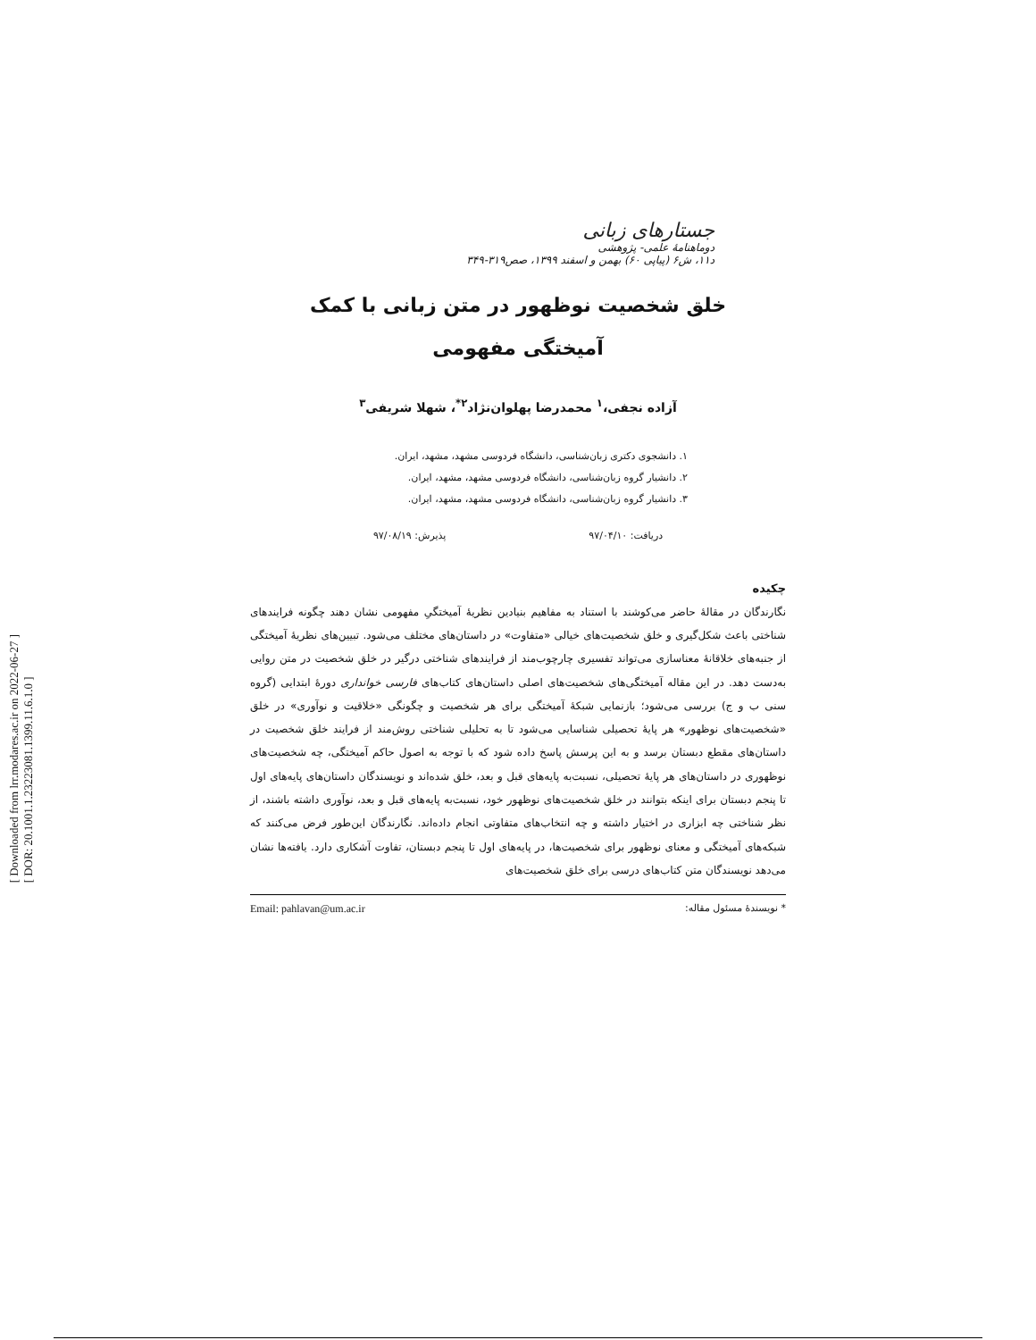[ Downloaded from lrr.modares.ac.ir on 2022-06-27 ]
[ DOR: 20.1001.1.23223081.1399.11.6.1.0 ]
جستارهای زبانی
دوماهنامهٔ علمی- پژوهشی
د۱۱، ش۶ (پیاپی ۶۰) بهمن و اسفند ۱۳۹۹، صص۳۱۹-۳۴۹
خلق شخصیت نوظهور در متن زبانی با کمک
آمیختگی مفهومی
آزاده نجفی،<sup>۱</sup> محمدرضا پهلوان‌نژاد<sup>۲*</sup>، شهلا شریفی<sup>۳</sup>
۱. دانشجوی دکتری زبان‌شناسی، دانشگاه فردوسی مشهد، مشهد، ایران.
۲. دانشیار گروه زبان‌شناسی، دانشگاه فردوسی مشهد، مشهد، ایران.
۳. دانشیار گروه زبان‌شناسی، دانشگاه فردوسی مشهد، مشهد، ایران.
دریافت: ۹۷/۰۴/۱۰ پذیرش: ۹۷/۰۸/۱۹
چکیده
نگارندگان در مقالهٔ حاضر می‌کوشند با استناد به مفاهیم بنیادین نظریهٔ آمیختگیِ مفهومی نشان دهند چگونه فرایندهای شناختی باعث شکل‌گیری و خلق شخصیت‌های خیالی «متفاوت» در داستان‌های مختلف می‌شود. تبیین‌های نظریهٔ آمیختگی از جنبه‌های خلاقانهٔ معناسازی می‌تواند تفسیری چارچوب‌مند از فرایندهای شناختی درگیر در خلق شخصیت در متن روایی به‌دست دهد. در این مقاله آمیختگی‌های شخصیت‌های اصلی داستان‌های کتاب‌های فارسی خوانداری دورهٔ ابتدایی (گروه سنی ب و ج) بررسی می‌شود؛ بازنمایی شبکهٔ آمیختگی برای هر شخصیت و چگونگی «خلاقیت و نوآوری» در خلق «شخصیت‌های نوظهور» هر پایهٔ تحصیلی شناسایی می‌شود تا به تحلیلی شناختی روش‌مند از فرایند خلق شخصیت در داستان‌های مقطع دبستان برسد و به این پرسش پاسخ داده شود که با توجه به اصول حاکم آمیختگی، چه شخصیت‌های نوظهوری در داستان‌های هر پایهٔ تحصیلی، نسبت‌به پایه‌های قبل و بعد، خلق شده‌اند و نویسندگان داستان‌های پایه‌های اول تا پنجم دبستان برای اینکه بتوانند در خلق شخصیت‌های نوظهور خود، نسبت‌به پایه‌های قبل و بعد، نوآوری داشته باشند، از نظر شناختی چه ابزاری در اختیار داشته و چه انتخاب‌های متفاوتی انجام داده‌اند. نگارندگان این‌طور فرض می‌کنند که شبکه‌های آمیختگی و معنای نوظهور برای شخصیت‌ها، در پایه‌های اول تا پنجم دبستان، تفاوت آشکاری دارد. یافته‌ها نشان می‌دهد نویسندگان متن کتاب‌های درسی برای خلق شخصیت‌های
* نویسندهٔ مسئول مقاله: Email: pahlavan@um.ac.ir